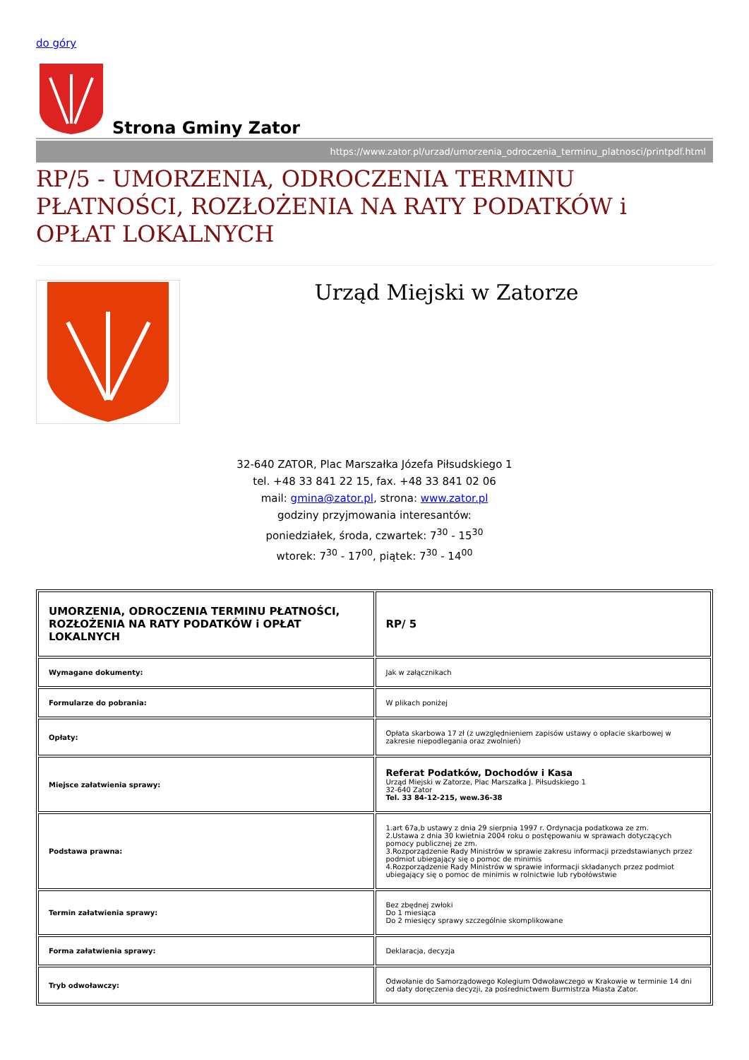do góry
Strona Gminy Zator
https://www.zator.pl/urzad/umorzenia_odroczenia_terminu_platnosci/printpdf.html
RP/5 - UMORZENIA, ODROCZENIA TERMINU PŁATNOŚCI, ROZŁOŻENIA NA RATY PODATKÓW i OPŁAT LOKALNYCH
Urząd Miejski w Zatorze
32-640 ZATOR, Plac Marszałka Józefa Piłsudskiego 1
tel. +48 33 841 22 15, fax. +48 33 841 02 06
mail: gmina@zator.pl, strona: www.zator.pl
godziny przyjmowania interesantów:
poniedziałek, środa, czwartek: 7<sup>30</sup> - 15<sup>30</sup>
wtorek: 7<sup>30</sup> - 17<sup>00</sup>, piątek: 7<sup>30</sup> - 14<sup>00</sup>
| UMORZENIA, ODROCZENIA TERMINU PŁATNOŚCI, ROZŁOŻENIA NA RATY PODATKÓW i OPŁAT LOKALNYCH | RP/ 5 |
| Wymagane dokumenty: | Jak w załącznikach |
| Formularze do pobrania: | W plikach poniżej |
| Opłaty: | Opłata skarbowa 17 zł (z uwzględnieniem zapisów ustawy o opłacie skarbowej w zakresie niepodlegania oraz zwolnień) |
| Miejsce załatwienia sprawy: | Referat Podatków, Dochodów i Kasa Urząd Miejski w Zatorze, Plac Marszałka J. Piłsudskiego 1 32-640 Zator Tel. 33 84-12-215, wew.36-38 |
| Podstawa prawna: | 1.art 67a,b ustawy z dnia 29 sierpnia 1997 r. Ordynacja podatkowa ze zm. 2.Ustawa z dnia 30 kwietnia 2004 roku o postępowaniu w sprawach dotyczących pomocy publicznej ze zm. 3.Rozporządzenie Rady Ministrów w sprawie zakresu informacji przedstawianych przez podmiot ubiegający się o pomoc de minimis 4.Rozporządzenie Rady Ministrów w sprawie informacji składanych przez podmiot ubiegający się o pomoc de minimis w rolnictwie lub rybołówstwie |
| Termin załatwienia sprawy: | Bez zbędnej zwłoki Do 1 miesiąca Do 2 miesięcy sprawy szczególnie skomplikowane |
| Forma załatwienia sprawy: | Deklaracja, decyzja |
| Tryb odwoławczy: | Odwołanie do Samorządowego Kolegium Odwoławczego w Krakowie w terminie 14 dni od daty doręczenia decyzji, za pośrednictwem Burmistrza Miasta Zator. |